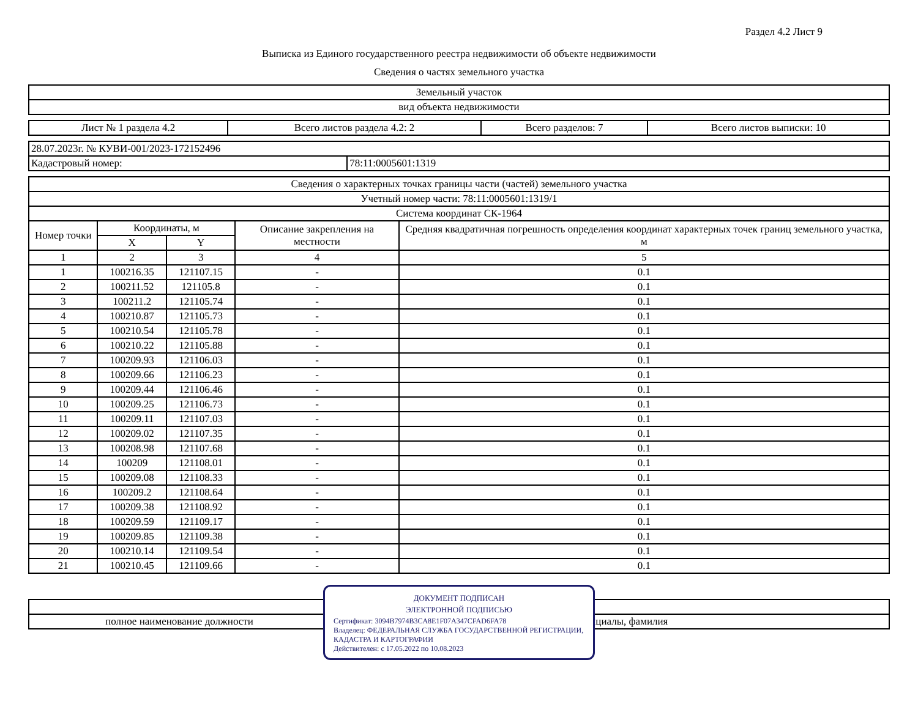Раздел 4.2 Лист 9
Выписка из Единого государственного реестра недвижимости об объекте недвижимости
Сведения о частях земельного участка
| Земельный участок |
| вид объекта недвижимости |
| Лист № 1 раздела 4.2 | Всего листов раздела 4.2: 2 | Всего разделов: 7 | Всего листов выписки: 10 |
| 28.07.2023г. № КУВИ-001/2023-172152496 | |
| Кадастровый номер: | 78:11:0005601:1319 |
| Сведения о характерных точках границы части (частей) земельного участка | | | | |
| --- | --- | --- | --- | --- |
| Учетный номер части: 78:11:0005601:1319/1 | | | | |
| Система координат СК-1964 | | | | |
| Номер точки | Координаты, м | | Описание закрепления на местности | Средняя квадратичная погрешность определения координат характерных точек границ земельного участка, м |
| | X | Y | | |
| 1 | 2 | 3 | 4 | 5 |
| 1 | 100216.35 | 121107.15 | - | 0.1 |
| 2 | 100211.52 | 121105.8 | - | 0.1 |
| 3 | 100211.2 | 121105.74 | - | 0.1 |
| 4 | 100210.87 | 121105.73 | - | 0.1 |
| 5 | 100210.54 | 121105.78 | - | 0.1 |
| 6 | 100210.22 | 121105.88 | - | 0.1 |
| 7 | 100209.93 | 121106.03 | - | 0.1 |
| 8 | 100209.66 | 121106.23 | - | 0.1 |
| 9 | 100209.44 | 121106.46 | - | 0.1 |
| 10 | 100209.25 | 121106.73 | - | 0.1 |
| 11 | 100209.11 | 121107.03 | - | 0.1 |
| 12 | 100209.02 | 121107.35 | - | 0.1 |
| 13 | 100208.98 | 121107.68 | - | 0.1 |
| 14 | 100209 | 121108.01 | - | 0.1 |
| 15 | 100209.08 | 121108.33 | - | 0.1 |
| 16 | 100209.2 | 121108.64 | - | 0.1 |
| 17 | 100209.38 | 121108.92 | - | 0.1 |
| 18 | 100209.59 | 121109.17 | - | 0.1 |
| 19 | 100209.85 | 121109.38 | - | 0.1 |
| 20 | 100210.14 | 121109.54 | - | 0.1 |
| 21 | 100210.45 | 121109.66 | - | 0.1 |
ДОКУМЕНТ ПОДПИСАН
ЭЛЕКТРОННОЙ ПОДПИСЬЮ
Сертификат: 3094B7974B3CA8E1F07A347CFAD6FA78
Владелец: ФЕДЕРАЛЬНАЯ СЛУЖБА ГОСУДАРСТВЕННОЙ РЕГИСТРАЦИИ, КАДАСТРА И КАРТОГРАФИИ
Действителен: с 17.05.2022 по 10.08.2023
| полное наименование должности | | инициалы, фамилия |